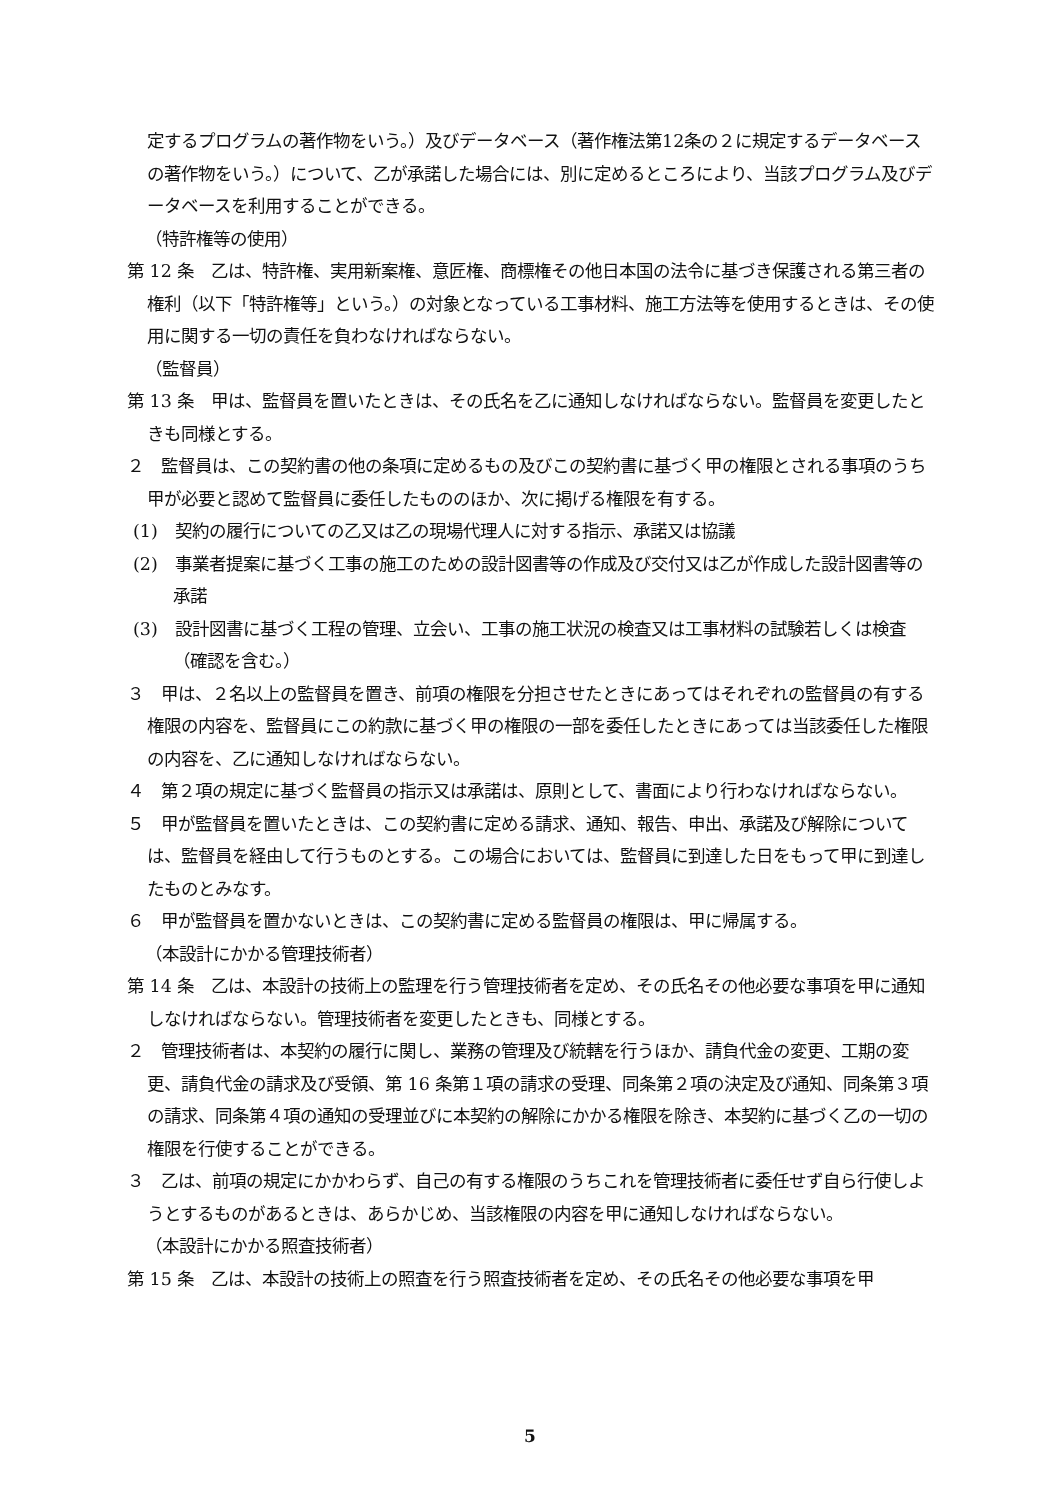定するプログラムの著作物をいう。）及びデータベース（著作権法第12条の２に規定するデータベースの著作物をいう。）について、乙が承諾した場合には、別に定めるところにより、当該プログラム及びデータベースを利用することができる。
（特許権等の使用）
第 12 条　乙は、特許権、実用新案権、意匠権、商標権その他日本国の法令に基づき保護される第三者の権利（以下「特許権等」という。）の対象となっている工事材料、施工方法等を使用するときは、その使用に関する一切の責任を負わなければならない。
（監督員）
第 13 条　甲は、監督員を置いたときは、その氏名を乙に通知しなければならない。監督員を変更したときも同様とする。
２　監督員は、この契約書の他の条項に定めるもの及びこの契約書に基づく甲の権限とされる事項のうち甲が必要と認めて監督員に委任したもののほか、次に掲げる権限を有する。
(1)　契約の履行についての乙又は乙の現場代理人に対する指示、承諾又は協議
(2)　事業者提案に基づく工事の施工のための設計図書等の作成及び交付又は乙が作成した設計図書等の承諾
(3)　設計図書に基づく工程の管理、立会い、工事の施工状況の検査又は工事材料の試験若しくは検査（確認を含む。）
３　甲は、２名以上の監督員を置き、前項の権限を分担させたときにあってはそれぞれの監督員の有する権限の内容を、監督員にこの約款に基づく甲の権限の一部を委任したときにあっては当該委任した権限の内容を、乙に通知しなければならない。
４　第２項の規定に基づく監督員の指示又は承諾は、原則として、書面により行わなければならない。
５　甲が監督員を置いたときは、この契約書に定める請求、通知、報告、申出、承諾及び解除については、監督員を経由して行うものとする。この場合においては、監督員に到達した日をもって甲に到達したものとみなす。
６　甲が監督員を置かないときは、この契約書に定める監督員の権限は、甲に帰属する。
（本設計にかかる管理技術者）
第 14 条　乙は、本設計の技術上の監理を行う管理技術者を定め、その氏名その他必要な事項を甲に通知しなければならない。管理技術者を変更したときも、同様とする。
２　管理技術者は、本契約の履行に関し、業務の管理及び統轄を行うほか、請負代金の変更、工期の変更、請負代金の請求及び受領、第 16 条第１項の請求の受理、同条第２項の決定及び通知、同条第３項の請求、同条第４項の通知の受理並びに本契約の解除にかかる権限を除き、本契約に基づく乙の一切の権限を行使することができる。
３　乙は、前項の規定にかかわらず、自己の有する権限のうちこれを管理技術者に委任せず自ら行使しようとするものがあるときは、あらかじめ、当該権限の内容を甲に通知しなければならない。
（本設計にかかる照査技術者）
第 15 条　乙は、本設計の技術上の照査を行う照査技術者を定め、その氏名その他必要な事項を甲
5